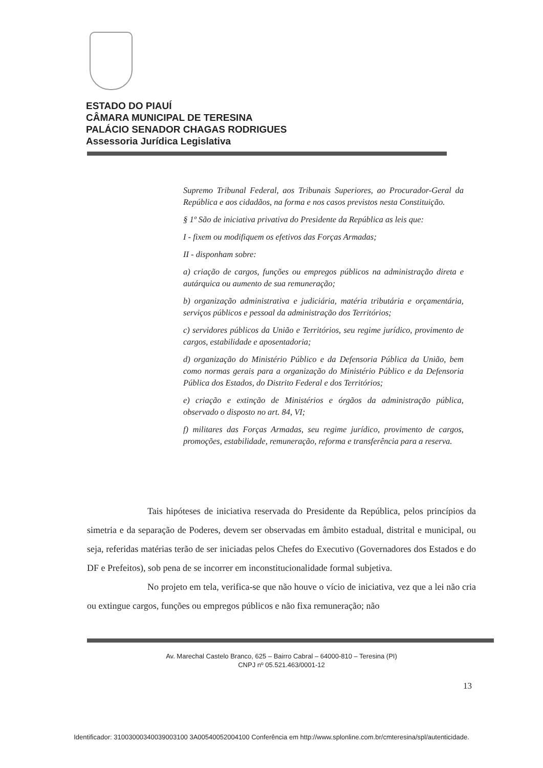ESTADO DO PIAUÍ
CÂMARA MUNICIPAL DE TERESINA
PALÁCIO SENADOR CHAGAS RODRIGUES
Assessoria Jurídica Legislativa
Supremo Tribunal Federal, aos Tribunais Superiores, ao Procurador-Geral da República e aos cidadãos, na forma e nos casos previstos nesta Constituição.
§ 1º São de iniciativa privativa do Presidente da República as leis que:
I - fixem ou modifiquem os efetivos das Forças Armadas;
II - disponham sobre:
a) criação de cargos, funções ou empregos públicos na administração direta e autárquica ou aumento de sua remuneração;
b) organização administrativa e judiciária, matéria tributária e orçamentária, serviços públicos e pessoal da administração dos Territórios;
c) servidores públicos da União e Territórios, seu regime jurídico, provimento de cargos, estabilidade e aposentadoria;
d) organização do Ministério Público e da Defensoria Pública da União, bem como normas gerais para a organização do Ministério Público e da Defensoria Pública dos Estados, do Distrito Federal e dos Territórios;
e) criação e extinção de Ministérios e órgãos da administração pública, observado o disposto no art. 84, VI;
f) militares das Forças Armadas, seu regime jurídico, provimento de cargos, promoções, estabilidade, remuneração, reforma e transferência para a reserva.
Tais hipóteses de iniciativa reservada do Presidente da República, pelos princípios da simetria e da separação de Poderes, devem ser observadas em âmbito estadual, distrital e municipal, ou seja, referidas matérias terão de ser iniciadas pelos Chefes do Executivo (Governadores dos Estados e do DF e Prefeitos), sob pena de se incorrer em inconstitucionalidade formal subjetiva.
No projeto em tela, verifica-se que não houve o vício de iniciativa, vez que a lei não cria ou extingue cargos, funções ou empregos públicos e não fixa remuneração; não
Av. Marechal Castelo Branco, 625 – Bairro Cabral – 64000-810 – Teresina (PI)
CNPJ nº 05.521.463/0001-12
13
Identificador: 31003000340039003100 3A00540052004100 Conferência em http://www.splonline.com.br/cmteresina/spl/autenticidade.